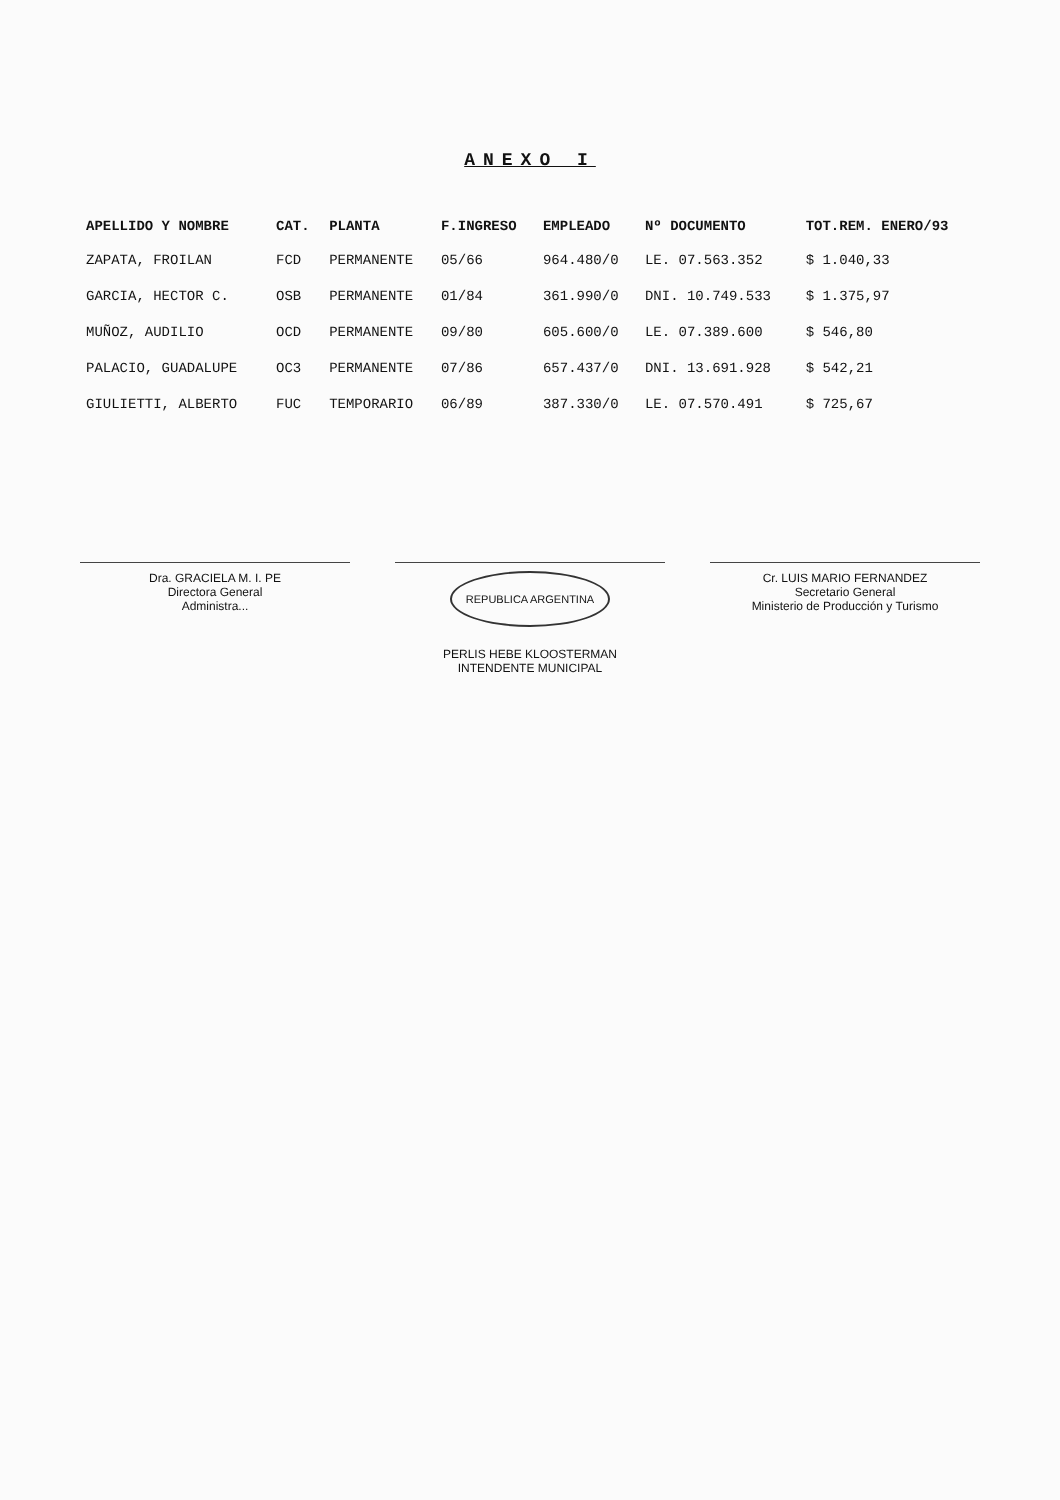ANEXO I
| APELLIDO Y NOMBRE | CAT. | PLANTA | F.INGRESO | EMPLEADO | Nº DOCUMENTO | TOT.REM. ENERO/93 |
| --- | --- | --- | --- | --- | --- | --- |
| ZAPATA, FROILAN | FCD | PERMANENTE | 05/66 | 964.480/0 | LE. 07.563.352 | $ 1.040,33 |
| GARCIA, HECTOR C. | OSB | PERMANENTE | 01/84 | 361.990/0 | DNI. 10.749.533 | $ 1.375,97 |
| MUÑOZ, AUDILIO | OCD | PERMANENTE | 09/80 | 605.600/0 | LE. 07.389.600 | $ 546,80 |
| PALACIO, GUADALUPE | OC3 | PERMANENTE | 07/86 | 657.437/0 | DNI. 13.691.928 | $ 542,21 |
| GIULIETTI, ALBERTO | FUC | TEMPORARIO | 06/89 | 387.330/0 | LE. 07.570.491 | $ 725,67 |
Dra. GRACIELA M. I. PE
Directora General
Administra...
REPUBLICA ARGENTINA
PERLIS HEBE KLOOSTERMAN
INTENDENTE MUNICIPAL
Cr. LUIS MARIO FERNANDEZ
Secretario General
Ministerio de Producción y Turismo